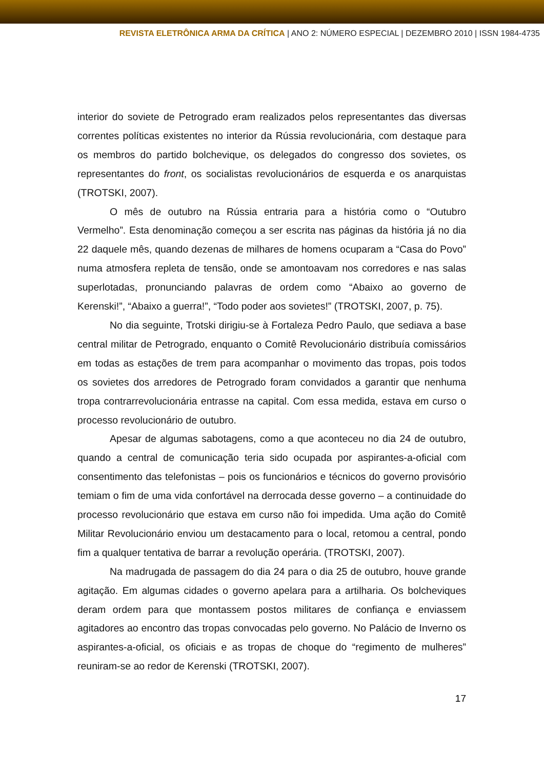REVISTA ELETRÔNICA ARMA DA CRÍTICA | ANO 2: NÚMERO ESPECIAL | DEZEMBRO 2010 | ISSN 1984-4735
interior do soviete de Petrogrado eram realizados pelos representantes das diversas correntes políticas existentes no interior da Rússia revolucionária, com destaque para os membros do partido bolchevique, os delegados do congresso dos sovietes, os representantes do front, os socialistas revolucionários de esquerda e os anarquistas (TROTSKI, 2007).
O mês de outubro na Rússia entraria para a história como o “Outubro Vermelho”. Esta denominação começou a ser escrita nas páginas da história já no dia 22 daquele mês, quando dezenas de milhares de homens ocuparam a “Casa do Povo” numa atmosfera repleta de tensão, onde se amontoavam nos corredores e nas salas superlotadas, pronunciando palavras de ordem como “Abaixo ao governo de Kerenski!”, “Abaixo a guerra!”, “Todo poder aos sovietes!” (TROTSKI, 2007, p. 75).
No dia seguinte, Trotski dirigiu-se à Fortaleza Pedro Paulo, que sediava a base central militar de Petrogrado, enquanto o Comitê Revolucionário distribuía comissários em todas as estações de trem para acompanhar o movimento das tropas, pois todos os sovietes dos arredores de Petrogrado foram convidados a garantir que nenhuma tropa contrarrevolucionária entrasse na capital. Com essa medida, estava em curso o processo revolucionário de outubro.
Apesar de algumas sabotagens, como a que aconteceu no dia 24 de outubro, quando a central de comunicação teria sido ocupada por aspirantes-a-oficial com consentimento das telefonistas – pois os funcionários e técnicos do governo provisório temiam o fim de uma vida confortável na derrocada desse governo – a continuidade do processo revolucionário que estava em curso não foi impedida. Uma ação do Comitê Militar Revolucionário enviou um destacamento para o local, retomou a central, pondo fim a qualquer tentativa de barrar a revolução operária. (TROTSKI, 2007).
Na madrugada de passagem do dia 24 para o dia 25 de outubro, houve grande agitação. Em algumas cidades o governo apelara para a artilharia. Os bolcheviques deram ordem para que montassem postos militares de confiança e enviassem agitadores ao encontro das tropas convocadas pelo governo. No Palácio de Inverno os aspirantes-a-oficial, os oficiais e as tropas de choque do “regimento de mulheres” reuniram-se ao redor de Kerenski (TROTSKI, 2007).
17